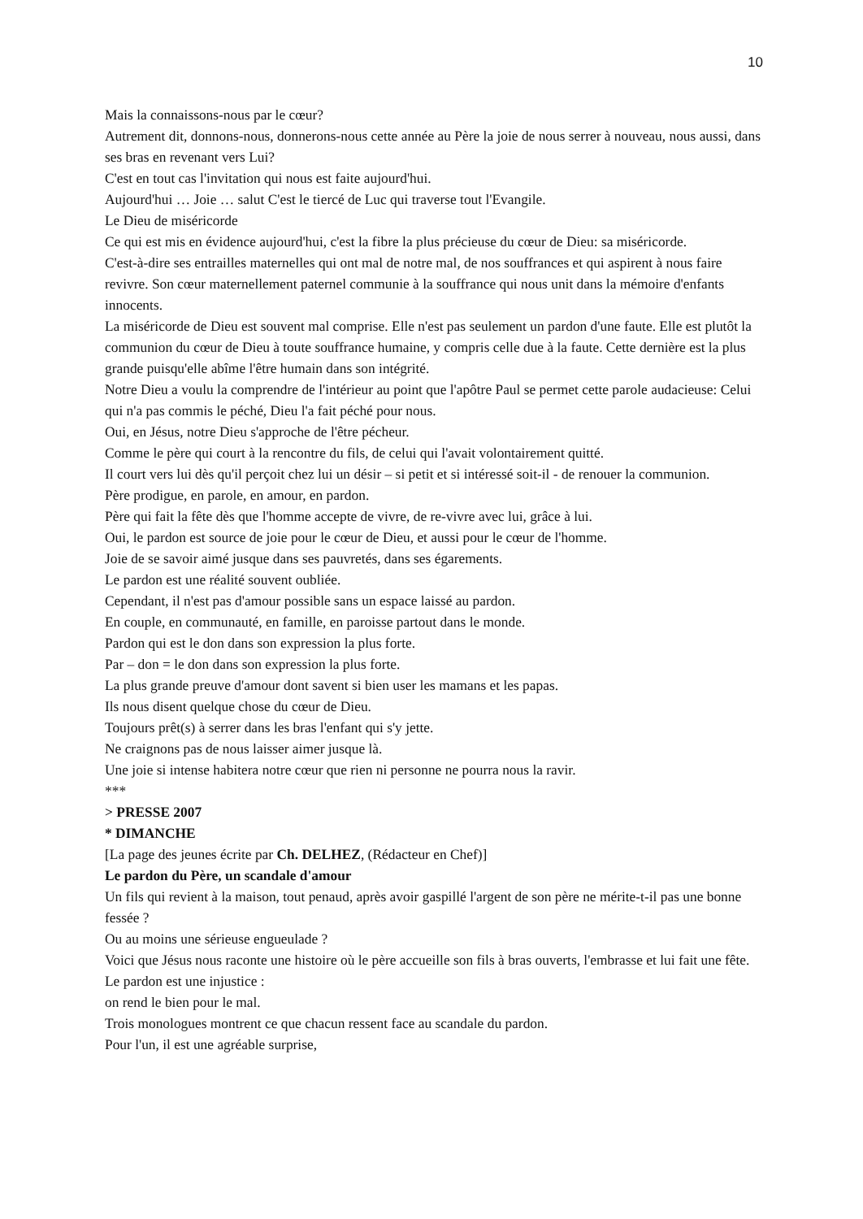10
Mais la connaissons-nous par le cœur?
Autrement dit, donnons-nous, donnerons-nous cette année au Père la joie de nous serrer à nouveau, nous aussi, dans ses bras en revenant vers Lui?
C'est en tout cas l'invitation qui nous est faite aujourd'hui.
Aujourd'hui … Joie … salut C'est le tiercé de Luc qui traverse tout l'Evangile.
Le Dieu de miséricorde
Ce qui est mis en évidence aujourd'hui, c'est la fibre la plus précieuse du cœur de Dieu: sa miséricorde.
C'est-à-dire ses entrailles maternelles qui ont mal de notre mal, de nos souffrances et qui aspirent à nous faire revivre. Son cœur maternellement paternel communie à la souffrance qui nous unit dans la mémoire d'enfants innocents.
La miséricorde de Dieu est souvent mal comprise. Elle n'est pas seulement un pardon d'une faute. Elle est plutôt la communion du cœur de Dieu à toute souffrance humaine, y compris celle due à la faute. Cette dernière est la plus grande puisqu'elle abîme l'être humain dans son intégrité.
Notre Dieu a voulu la comprendre de l'intérieur au point que l'apôtre Paul se permet cette parole audacieuse: Celui qui n'a pas commis le péché, Dieu l'a fait péché pour nous.
Oui, en Jésus, notre Dieu s'approche de l'être pécheur.
Comme le père qui court à la rencontre du fils, de celui qui l'avait volontairement quitté.
Il court vers lui dès qu'il perçoit chez lui un désir – si petit et si intéressé soit-il - de renouer la communion.
Père prodigue, en parole, en amour, en pardon.
Père qui fait la fête dès que l'homme accepte de vivre, de re-vivre avec lui, grâce à lui.
Oui, le pardon est source de joie pour le cœur de Dieu, et aussi pour le cœur de l'homme.
Joie de se savoir aimé jusque dans ses pauvretés, dans ses égarements.
Le pardon est une réalité souvent oubliée.
Cependant, il n'est pas d'amour possible sans un espace laissé au pardon.
En couple, en communauté, en famille, en paroisse partout dans le monde.
Pardon qui est le don dans son expression la plus forte.
Par – don = le don dans son expression la plus forte.
La plus grande preuve d'amour dont savent si bien user les mamans et les papas.
Ils nous disent quelque chose du cœur de Dieu.
Toujours prêt(s) à serrer dans les bras l'enfant qui s'y jette.
Ne craignons pas de nous laisser aimer jusque là.
Une joie si intense habitera notre cœur que rien ni personne ne pourra nous la ravir.
***
> PRESSE 2007
* DIMANCHE
[La page des jeunes écrite par Ch. DELHEZ, (Rédacteur en Chef)]
Le pardon du Père, un scandale d'amour
Un fils qui revient à la maison, tout penaud, après avoir gaspillé l'argent de son père ne mérite-t-il pas une bonne fessée ?
Ou au moins une sérieuse engueulade ?
Voici que Jésus nous raconte une histoire où le père accueille son fils à bras ouverts, l'embrasse et lui fait une fête.
Le pardon est une injustice :
on rend le bien pour le mal.
Trois monologues montrent ce que chacun ressent face au scandale du pardon.
Pour l'un, il est une agréable surprise,